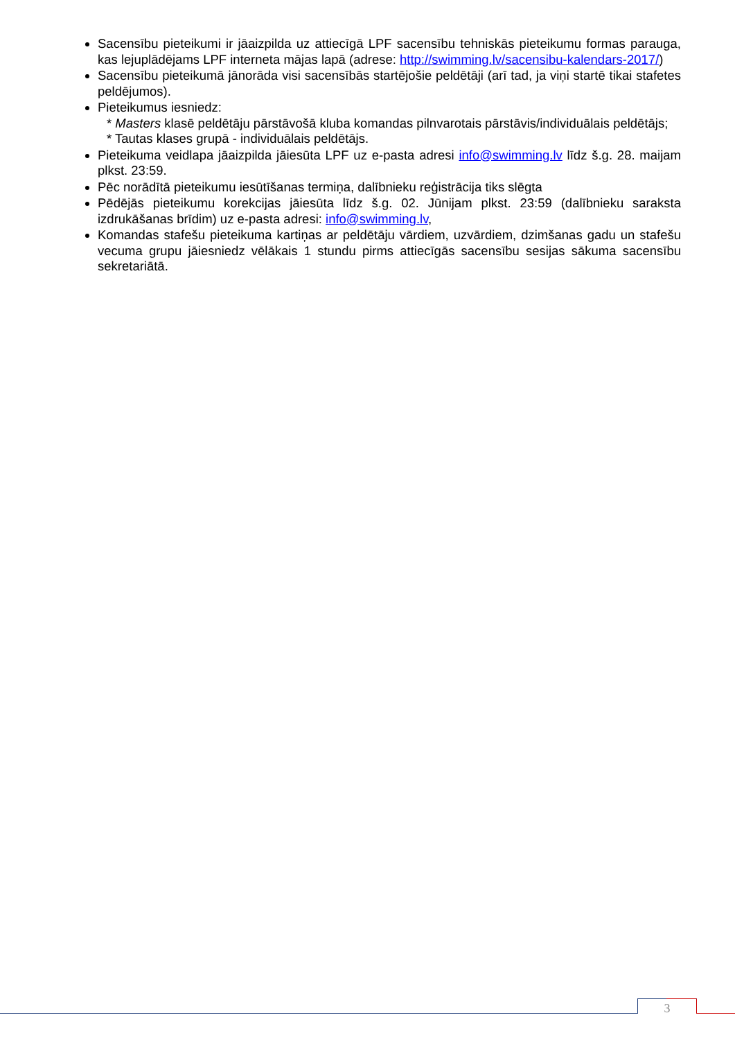Sacensību pieteikumi ir jāaizpilda uz attiecīgā LPF sacensību tehniskās pieteikumu formas parauga, kas lejuplādējams LPF interneta mājas lapā (adrese: http://swimming.lv/sacensibu-kalendars-2017/)
Sacensību pieteikumā jānorāda visi sacensībās startējošie peldētāji (arī tad, ja viņi startē tikai stafetes peldējumos).
Pieteikumus iesniedz:
* Masters klasē peldētāju pārstāvošā kluba komandas pilnvarotais pārstāvis/individuālais peldētājs;
* Tautas klases grupā - individuālais peldētājs.
Pieteikuma veidlapa jāaizpilda jāiesūta LPF uz e-pasta adresi info@swimming.lv līdz š.g. 28. maijam plkst. 23:59.
Pēc norādītā pieteikumu iesūtīšanas termiņa, dalībnieku reģistrācija tiks slēgta
Pēdējās pieteikumu korekcijas jāiesūta līdz š.g. 02. Jūnijam plkst. 23:59 (dalībnieku saraksta izdrukāšanas brīdim) uz e-pasta adresi: info@swimming.lv,
Komandas stafešu pieteikuma kartiņas ar peldētāju vārdiem, uzvārdiem, dzimšanas gadu un stafešu vecuma grupu jāiesniedz vēlākais 1 stundu pirms attiecīgās sacensību sesijas sākuma sacensību sekretariātā.
3